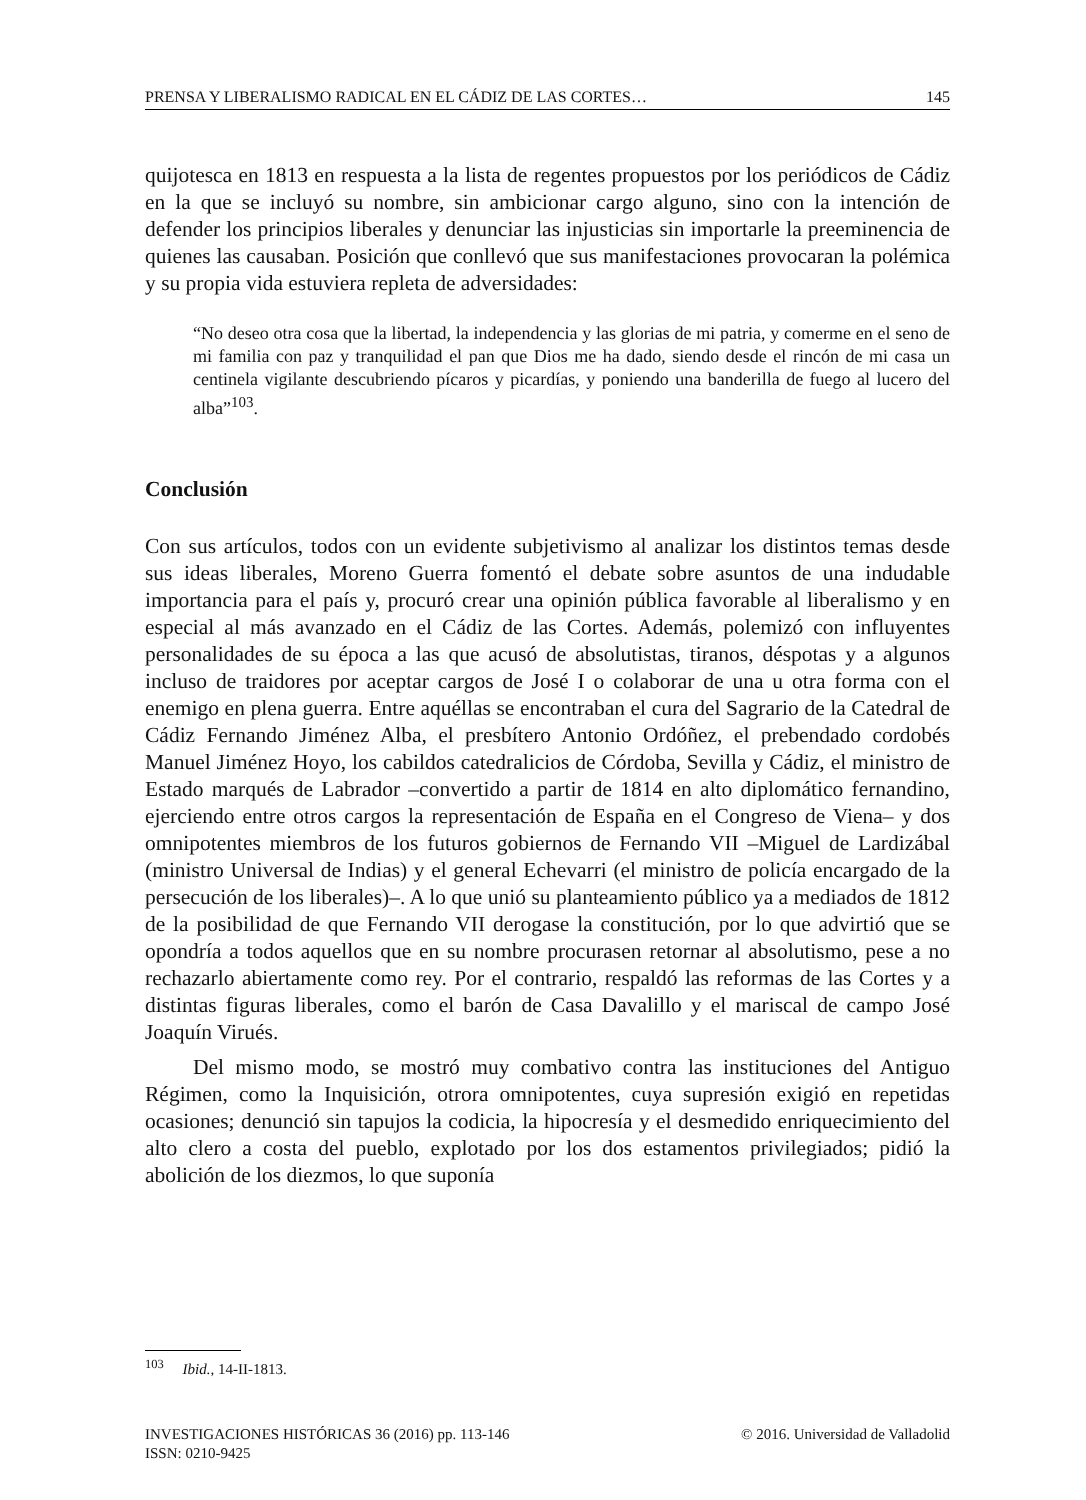PRENSA Y LIBERALISMO RADICAL EN EL CÁDIZ DE LAS CORTES… 145
quijotesca en 1813 en respuesta a la lista de regentes propuestos por los periódicos de Cádiz en la que se incluyó su nombre, sin ambicionar cargo alguno, sino con la intención de defender los principios liberales y denunciar las injusticias sin importarle la preeminencia de quienes las causaban. Posición que conllevó que sus manifestaciones provocaran la polémica y su propia vida estuviera repleta de adversidades:
“No deseo otra cosa que la libertad, la independencia y las glorias de mi patria, y comerme en el seno de mi familia con paz y tranquilidad el pan que Dios me ha dado, siendo desde el rincón de mi casa un centinela vigilante descubriendo pícaros y picardías, y poniendo una banderilla de fuego al lucero del alba”<sup>103</sup>.
Conclusión
Con sus artículos, todos con un evidente subjetivismo al analizar los distintos temas desde sus ideas liberales, Moreno Guerra fomentó el debate sobre asuntos de una indudable importancia para el país y, procuró crear una opinión pública favorable al liberalismo y en especial al más avanzado en el Cádiz de las Cortes. Además, polemizó con influyentes personalidades de su época a las que acusó de absolutistas, tiranos, déspotas y a algunos incluso de traidores por aceptar cargos de José I o colaborar de una u otra forma con el enemigo en plena guerra. Entre aquéllas se encontraban el cura del Sagrario de la Catedral de Cádiz Fernando Jiménez Alba, el presbítero Antonio Ordóñez, el prebendado cordobés Manuel Jiménez Hoyo, los cabildos catedralicios de Córdoba, Sevilla y Cádiz, el ministro de Estado marqués de Labrador –convertido a partir de 1814 en alto diplomático fernandino, ejerciendo entre otros cargos la representación de España en el Congreso de Viena– y dos omnipotentes miembros de los futuros gobiernos de Fernando VII –Miguel de Lardizábal (ministro Universal de Indias) y el general Echevarri (el ministro de policía encargado de la persecución de los liberales)–. A lo que unió su planteamiento público ya a mediados de 1812 de la posibilidad de que Fernando VII derogase la constitución, por lo que advirtió que se opondría a todos aquellos que en su nombre procurasen retornar al absolutismo, pese a no rechazarlo abiertamente como rey. Por el contrario, respaldó las reformas de las Cortes y a distintas figuras liberales, como el barón de Casa Davalillo y el mariscal de campo José Joaquín Virués.
Del mismo modo, se mostró muy combativo contra las instituciones del Antiguo Régimen, como la Inquisición, otrora omnipotentes, cuya supresión exigió en repetidas ocasiones; denunció sin tapujos la codicia, la hipocresía y el desmedido enriquecimiento del alto clero a costa del pueblo, explotado por los dos estamentos privilegiados; pidió la abolición de los diezmos, lo que suponía
<sup>103</sup> Ibid., 14-II-1813.
INVESTIGACIONES HISTÓRICAS 36 (2016) pp. 113-146 © 2016. Universidad de Valladolid
ISSN: 0210-9425